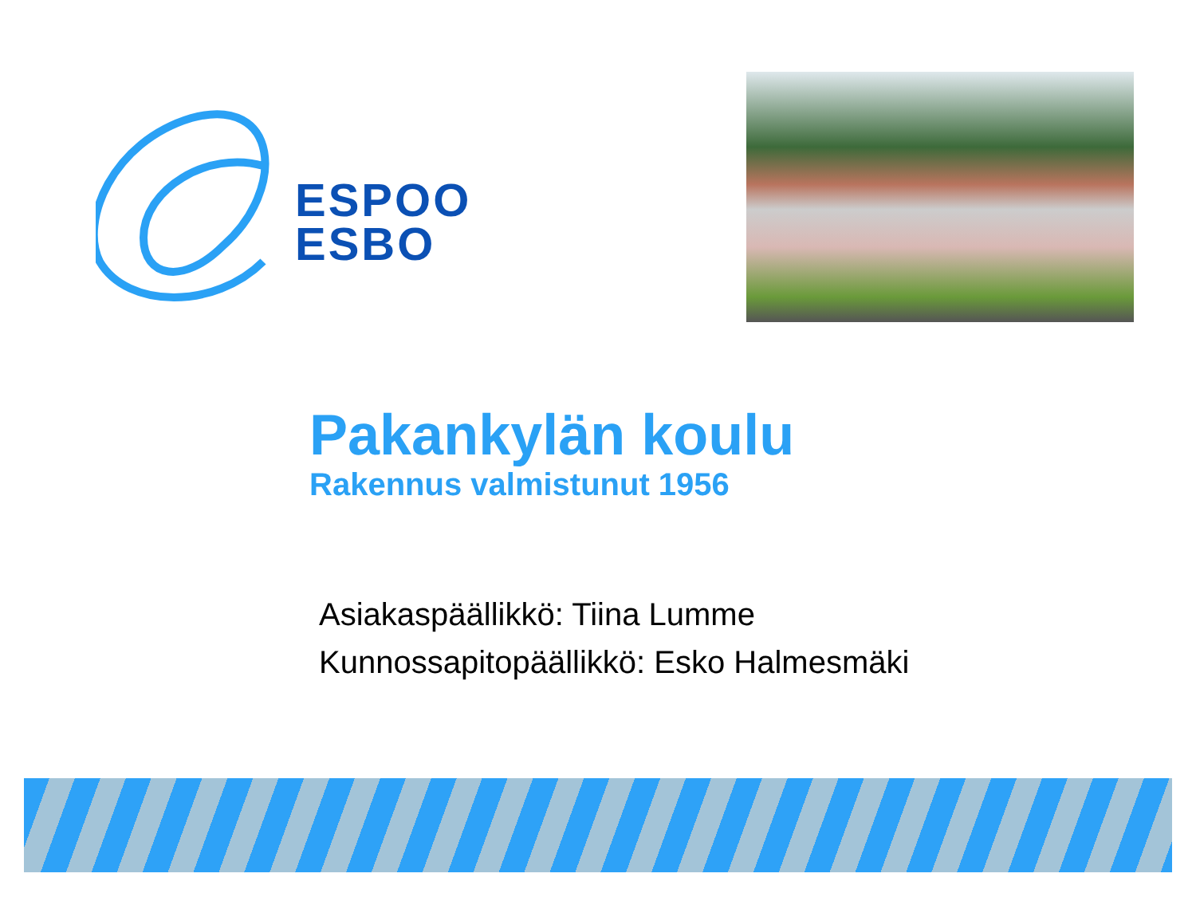ESPOO
ESBO
Pakankylän koulu
Rakennus valmistunut 1956
Asiakaspäällikkö: Tiina Lumme
Kunnossapitopäällikkö: Esko Halmesmäki